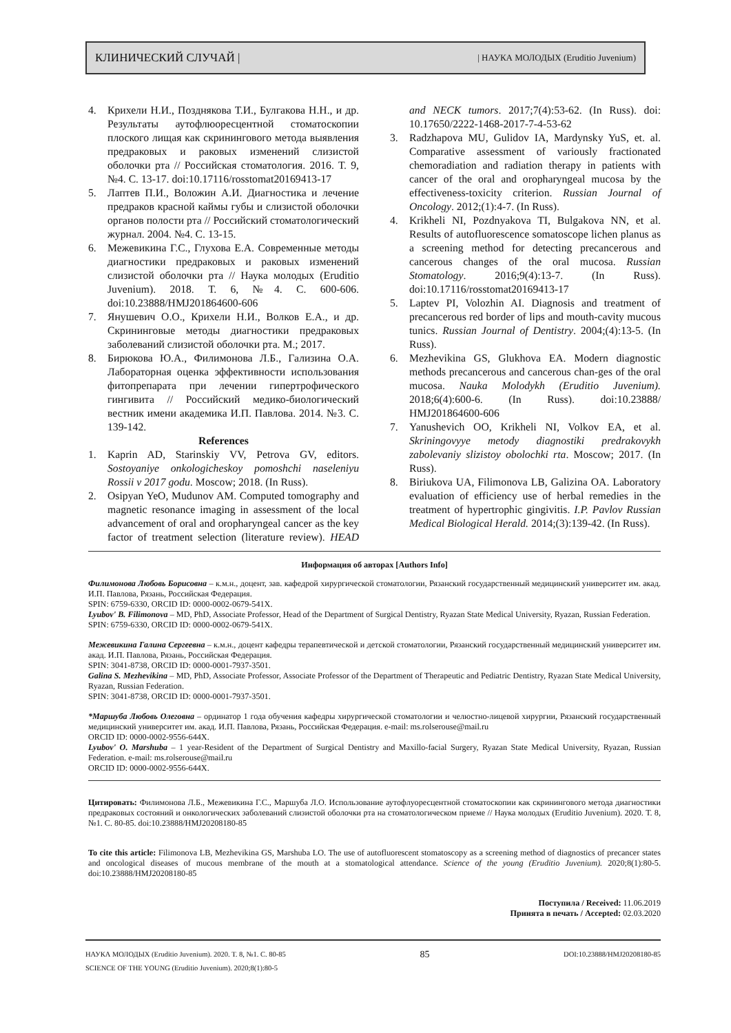КЛИНИЧЕСКИЙ СЛУЧАЙ | | НАУКА МОЛОДЫХ (Eruditio Juvenium)
4. Крихели Н.И., Позднякова Т.И., Булгакова Н.Н., и др. Результаты аутофлюоресцентной стоматоскопии плоского лищая как скринингового метода выявления предраковых и раковых изменений слизистой оболочки рта // Российская стоматология. 2016. Т. 9, №4. С. 13-17. doi:10.17116/rosstomat20169413-17
5. Лаптев П.И., Воложин А.И. Диагностика и лечение предраков красной каймы губы и слизистой оболочки органов полости рта // Российский стоматологический журнал. 2004. №4. С. 13-15.
6. Межевикина Г.С., Глухова Е.А. Современные методы диагностики предраковых и раковых изменений слизистой оболочки рта // Наука молодых (Eruditio Juvenium). 2018. Т. 6, №4. С. 600-606. doi:10.23888/HMJ201864600-606
7. Янушевич О.О., Крихели Н.И., Волков Е.А., и др. Скрининговые методы диагностики предраковых заболеваний слизистой оболочки рта. М.; 2017.
8. Бирюкова Ю.А., Филимонова Л.Б., Гализина О.А. Лабораторная оценка эффективности использования фитопрепарата при лечении гипертрофического гингивита // Российский медико-биологический вестник имени академика И.П. Павлова. 2014. №3. С. 139-142.
References
1. Kaprin AD, Starinskiy VV, Petrova GV, editors. Sostoyaniye onkologicheskoy pomoshchi naseleniyu Rossii v 2017 godu. Moscow; 2018. (In Russ).
2. Osipyan YeO, Mudunov AM. Computed tomography and magnetic resonance imaging in assessment of the local advancement of oral and oropharyngeal cancer as the key factor of treatment selection (literature review). HEAD and NECK tumors. 2017;7(4):53-62. (In Russ). doi: 10.17650/2222-1468-2017-7-4-53-62
3. Radzhapova MU, Gulidov IA, Mardynsky YuS, et. al. Comparative assessment of variously fractionated chemoradiation and radiation therapy in patients with cancer of the oral and oropharyngeal mucosa by the effectiveness-toxicity criterion. Russian Journal of Oncology. 2012;(1):4-7. (In Russ).
4. Krikheli NI, Pozdnyakova TI, Bulgakova NN, et al. Results of autofluorescence somatoscope lichen planus as a screening method for detecting precancerous and cancerous changes of the oral mucosa. Russian Stomatology. 2016;9(4):13-7. (In Russ). doi:10.17116/rosstomat20169413-17
5. Laptev PI, Volozhin AI. Diagnosis and treatment of precancerous red border of lips and mouth-cavity mucous tunics. Russian Journal of Dentistry. 2004;(4):13-5. (In Russ).
6. Mezhevikina GS, Glukhova EA. Modern diagnostic methods precancerous and cancerous chan-ges of the oral mucosa. Nauka Molodykh (Eruditio Juvenium). 2018;6(4):600-6. (In Russ). doi:10.23888/ HMJ201864600-606
7. Yanushevich OO, Krikheli NI, Volkov EA, et al. Skriningovyye metody diagnostiki predrakovykh zabolevaniy slizistoy obolochki rta. Moscow; 2017. (In Russ).
8. Biriukova UA, Filimonova LB, Galizina OA. Laboratory evaluation of efficiency use of herbal remedies in the treatment of hypertrophic gingivitis. I.P. Pavlov Russian Medical Biological Herald. 2014;(3):139-42. (In Russ).
Информация об авторах [Authors Info]
Филимонова Любовь Борисовна – к.м.н., доцент, зав. кафедрой хирургической стоматологии, Рязанский государственный медицинский университет им. акад. И.П. Павлова, Рязань, Российская Федерация.
SPIN: 6759-6330, ORCID ID: 0000-0002-0679-541X.
Lyubov' B. Filimonova – MD, PhD, Associate Professor, Head of the Department of Surgical Dentistry, Ryazan State Medical University, Ryazan, Russian Federation.
SPIN: 6759-6330, ORCID ID: 0000-0002-0679-541X.
Межевикина Галина Сергеевна – к.м.н., доцент кафедры терапевтической и детской стоматологии, Рязанский государственный медицинский университет им. акад. И.П. Павлова, Рязань, Российская Федерация.
SPIN: 3041-8738, ORCID ID: 0000-0001-7937-3501.
Galina S. Mezhevikina – MD, PhD, Associate Professor, Associate Professor of the Department of Therapeutic and Pediatric Dentistry, Ryazan State Medical University, Ryazan, Russian Federation.
SPIN: 3041-8738, ORCID ID: 0000-0001-7937-3501.
*Маршуба Любовь Олеговна – ординатор 1 года обучения кафедры хирургической стоматологии и челюстно-лицевой хирургии, Рязанский государственный медицинский университет им. акад. И.П. Павлова, Рязань, Российская Федерация. e-mail: ms.rolserouse@mail.ru
ORCID ID: 0000-0002-9556-644X.
Lyubov' O. Marshuba – 1 year-Resident of the Department of Surgical Dentistry and Maxillo-facial Surgery, Ryazan State Medical University, Ryazan, Russian Federation. e-mail: ms.rolserouse@mail.ru
ORCID ID: 0000-0002-9556-644X.
Цитировать: Филимонова Л.Б., Межевикина Г.С., Маршуба Л.О. Использование аутофлуоресцентной стоматоскопии как скринингового метода диагностики предраковых состояний и онкологических заболеваний слизистой оболочки рта на стоматологическом приеме // Наука молодых (Eruditio Juvenium). 2020. Т. 8, №1. С. 80-85. doi:10.23888/HMJ20208180-85
To cite this article: Filimonova LB, Mezhevikina GS, Marshuba LO. The use of autofluorescent stomatoscopy as a screening method of diagnostics of precancer states and oncological diseases of mucous membrane of the mouth at a stomatological attendance. Science of the young (Eruditio Juvenium). 2020;8(1):80-5. doi:10.23888/HMJ20208180-85
Поступила / Received: 11.06.2019
Принята в печать / Accepted: 02.03.2020
НАУКА МОЛОДЫХ (Eruditio Juvenium). 2020. Т. 8, №1. С. 80-85
SCIENCE OF THE YOUNG (Eruditio Juvenium). 2020;8(1):80-5
85
DOI:10.23888/HMJ20208180-85